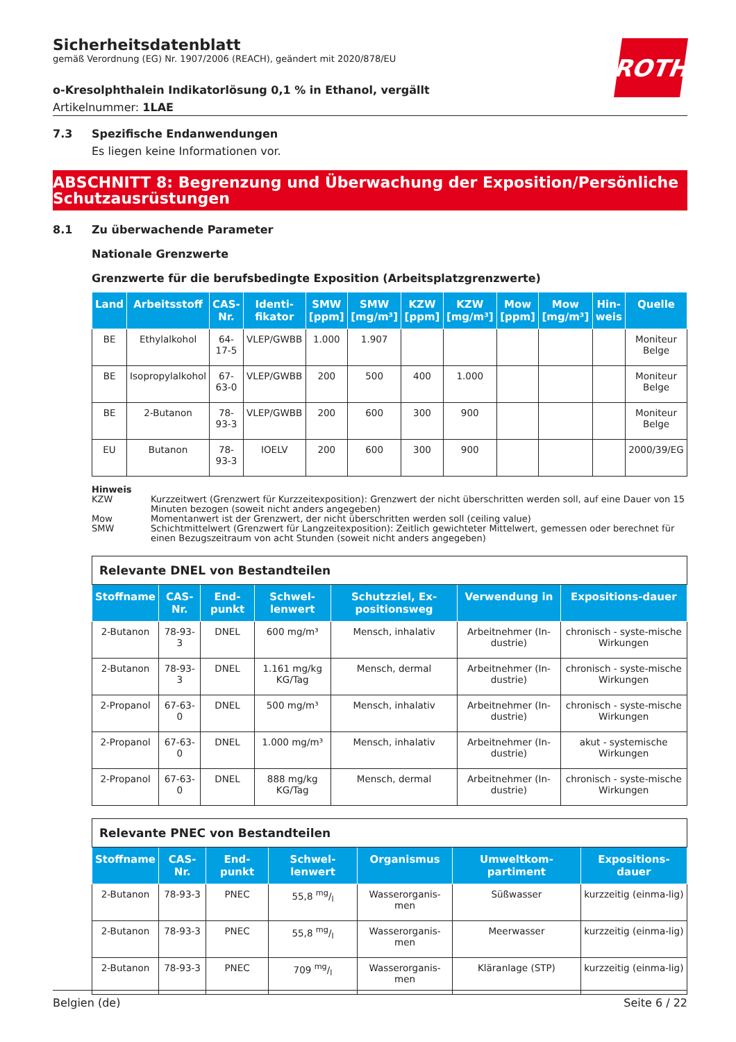ROTH
Sicherheitsdatenblatt
gemäß Verordnung (EG) Nr. 1907/2006 (REACH), geändert mit 2020/878/EU
o-Kresolphthalein Indikatorlösung 0,1 % in Ethanol, vergällt
Artikelnummer: 1LAE
7.3 Spezifische Endanwendungen
Es liegen keine Informationen vor.
ABSCHNITT 8: Begrenzung und Überwachung der Exposition/Persönliche Schutzausrüstungen
8.1 Zu überwachende Parameter
Nationale Grenzwerte
Grenzwerte für die berufsbedingte Exposition (Arbeitsplatzgrenzwerte)
| Land | Arbeitsstoff | CAS-Nr. | Identi-fikator | SMW [ppm] | SMW [mg/m³] | KZW [ppm] | KZW [mg/m³] | Mow [ppm] | Mow [mg/m³] | Hin-weis | Quelle |
| --- | --- | --- | --- | --- | --- | --- | --- | --- | --- | --- | --- |
| BE | Ethylalkohol | 64-17-5 | VLEP/GWBB | 1.000 | 1.907 | | | | | | Moniteur Belge |
| BE | Isopropylalkohol | 67-63-0 | VLEP/GWBB | 200 | 500 | 400 | 1.000 | | | | Moniteur Belge |
| BE | 2-Butanon | 78-93-3 | VLEP/GWBB | 200 | 600 | 300 | 900 | | | | Moniteur Belge |
| EU | Butanon | 78-93-3 | IOELV | 200 | 600 | 300 | 900 | | | | 2000/39/EG |
Hinweis
KZW Kurzzeitwert (Grenzwert für Kurzzeitexposition): Grenzwert der nicht überschritten werden soll, auf eine Dauer von 15 Minuten bezogen (soweit nicht anders angegeben)
Mow Momentanwert ist der Grenzwert, der nicht überschritten werden soll (ceiling value)
SMW Schichtmittelwert (Grenzwert für Langzeitexposition): Zeitlich gewichteter Mittelwert, gemessen oder berechnet für einen Bezugszeitraum von acht Stunden (soweit nicht anders angegeben)
| Relevante DNEL von Bestandteilen | | | | | | |
| Stoffname | CAS-Nr. | End-punkt | Schwel-lenwert | Schutzziel, Ex-positionsweg | Verwendung in | Expositions-dauer |
| 2-Butanon | 78-93-3 | DNEL | 600 mg/m³ | Mensch, inhalativ | Arbeitnehmer (In-dustrie) | chronisch - syste-mische Wirkungen |
| 2-Butanon | 78-93-3 | DNEL | 1.161 mg/kg KG/Tag | Mensch, dermal | Arbeitnehmer (In-dustrie) | chronisch - syste-mische Wirkungen |
| 2-Propanol | 67-63-0 | DNEL | 500 mg/m³ | Mensch, inhalativ | Arbeitnehmer (In-dustrie) | chronisch - syste-mische Wirkungen |
| 2-Propanol | 67-63-0 | DNEL | 1.000 mg/m³ | Mensch, inhalativ | Arbeitnehmer (In-dustrie) | akut - systemische Wirkungen |
| 2-Propanol | 67-63-0 | DNEL | 888 mg/kg KG/Tag | Mensch, dermal | Arbeitnehmer (In-dustrie) | chronisch - syste-mische Wirkungen |
| Relevante PNEC von Bestandteilen | | | | | | |
| Stoffname | CAS-Nr. | End-punkt | Schwel-lenwert | Organismus | Umweltkom-partiment | Expositions-dauer |
| 2-Butanon | 78-93-3 | PNEC | 55,8 mg/l | Wasserorganis-men | Süßwasser | kurzzeitig (einma-lig) |
| 2-Butanon | 78-93-3 | PNEC | 55,8 mg/l | Wasserorganis-men | Meerwasser | kurzzeitig (einma-lig) |
| 2-Butanon | 78-93-3 | PNEC | 709 mg/l | Wasserorganis-men | Kläranlage (STP) | kurzzeitig (einma-lig) |
Belgien (de) Seite 6 / 22